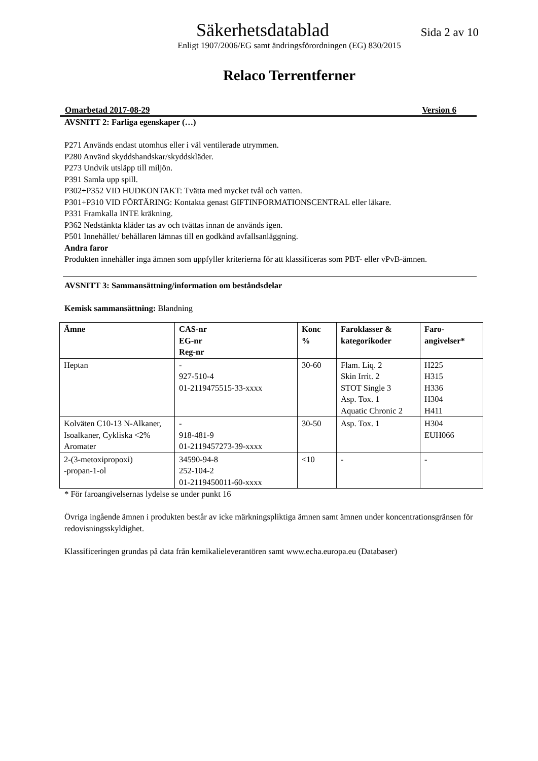Säkerhetsdatablad Sida 2 av 10
Enligt 1907/2006/EG samt ändringsförordningen (EG) 830/2015
Relaco Terrentferner
Omarbetad 2017-08-29 Version 6
AVSNITT 2: Farliga egenskaper (…)
P271 Används endast utomhus eller i väl ventilerade utrymmen.
P280 Använd skyddshandskar/skyddskläder.
P273 Undvik utsläpp till miljön.
P391 Samla upp spill.
P302+P352 VID HUDKONTAKT: Tvätta med mycket tvål och vatten.
P301+P310 VID FÖRTÄRING: Kontakta genast GIFTINFORMATIONSCENTRAL eller läkare.
P331 Framkalla INTE kräkning.
P362 Nedstänkta kläder tas av och tvättas innan de används igen.
P501 Innehållet/ behållaren lämnas till en godkänd avfallsanläggning.
Andra faror
Produkten innehåller inga ämnen som uppfyller kriterierna för att klassificeras som PBT- eller vPvB-ämnen.
AVSNITT 3: Sammansättning/information om beståndsdelar
Kemisk sammansättning: Blandning
| Ämne | CAS-nr EG-nr Reg-nr | Konc % | Faroklasser & kategorikoder | Faro- angivelser* |
| --- | --- | --- | --- | --- |
| Heptan | - 927-510-4 01-2119475515-33-xxxx | 30-60 | Flam. Liq. 2 Skin Irrit. 2 STOT Single 3 Asp. Tox. 1 Aquatic Chronic 2 | H225 H315 H336 H304 H411 |
| Kolväten C10-13 N-Alkaner, Isoalkaner, Cykliska <2% Aromater | - 918-481-9 01-2119457273-39-xxxx | 30-50 | Asp. Tox. 1 | H304 EUH066 |
| 2-(3-metoxipropoxi) -propan-1-ol | 34590-94-8 252-104-2 01-2119450011-60-xxxx | <10 | - | - |
* För faroangivelsernas lydelse se under punkt 16
Övriga ingående ämnen i produkten består av icke märkningspliktiga ämnen samt ämnen under koncentrationsgränsen för redovisningsskyldighet.
Klassificeringen grundas på data från kemikalieleverantören samt www.echa.europa.eu (Databaser)